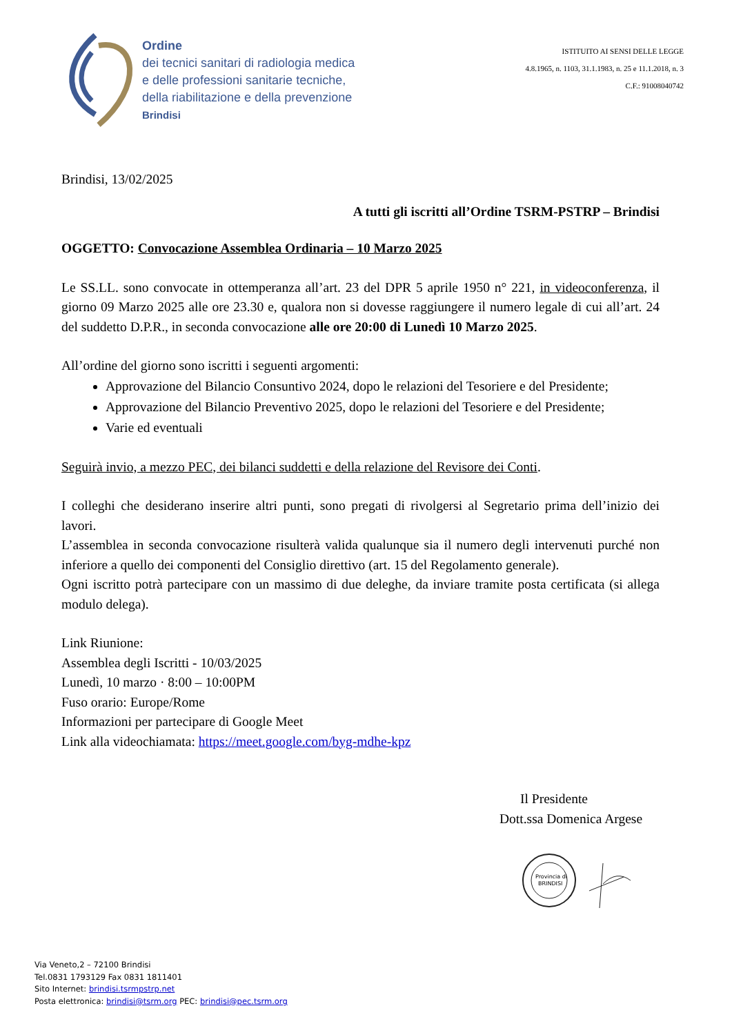Ordine
dei tecnici sanitari di radiologia medica
e delle professioni sanitarie tecniche,
della riabilitazione e della prevenzione
Brindisi
ISTITUITO AI SENSI DELLE LEGGE
4.8.1965, n. 1103, 31.1.1983, n. 25 e 11.1.2018, n. 3
C.F.: 91008040742
Brindisi, 13/02/2025
A tutti gli iscritti all’Ordine TSRM-PSTRP – Brindisi
OGGETTO: Convocazione Assemblea Ordinaria – 10 Marzo 2025
Le SS.LL. sono convocate in ottemperanza all’art. 23 del DPR 5 aprile 1950 n° 221, in videoconferenza, il giorno 09 Marzo 2025 alle ore 23.30 e, qualora non si dovesse raggiungere il numero legale di cui all’art. 24 del suddetto D.P.R., in seconda convocazione alle ore 20:00 di Lunedì 10 Marzo 2025.
All’ordine del giorno sono iscritti i seguenti argomenti:
Approvazione del Bilancio Consuntivo 2024, dopo le relazioni del Tesoriere e del Presidente;
Approvazione del Bilancio Preventivo 2025, dopo le relazioni del Tesoriere e del Presidente;
Varie ed eventuali
Seguirà invio, a mezzo PEC, dei bilanci suddetti e della relazione del Revisore dei Conti.
I colleghi che desiderano inserire altri punti, sono pregati di rivolgersi al Segretario prima dell’inizio dei lavori.
L’assemblea in seconda convocazione risulterà valida qualunque sia il numero degli intervenuti purché non inferiore a quello dei componenti del Consiglio direttivo (art. 15 del Regolamento generale).
Ogni iscritto potrà partecipare con un massimo di due deleghe, da inviare tramite posta certificata (si allega modulo delega).
Link Riunione:
Assemblea degli Iscritti - 10/03/2025
Lunedì, 10 marzo · 8:00 – 10:00PM
Fuso orario: Europe/Rome
Informazioni per partecipare di Google Meet
Link alla videochiamata: https://meet.google.com/byg-mdhe-kpz
Il Presidente
Dott.ssa Domenica Argese
Provincia di
BRINDISI
Via Veneto,2 – 72100 Brindisi
Tel.0831 1793129 Fax 0831 1811401
Sito Internet: brindisi.tsrmpstrp.net
Posta elettronica: brindisi@tsrm.org PEC: brindisi@pec.tsrm.org